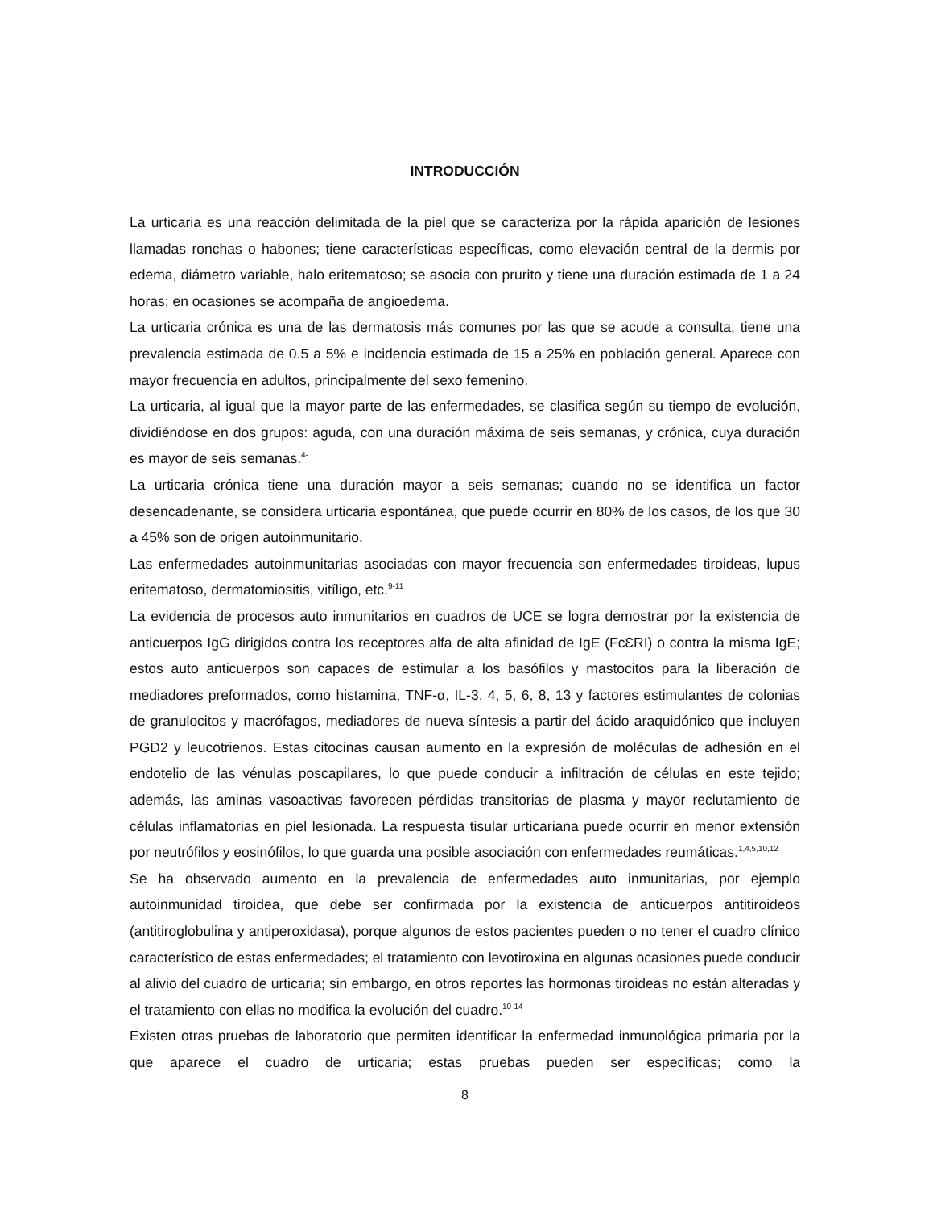INTRODUCCIÓN
La urticaria es una reacción delimitada de la piel que se caracteriza por la rápida aparición de lesiones llamadas ronchas o habones; tiene características específicas, como elevación central de la dermis por edema, diámetro variable, halo eritematoso; se asocia con prurito y tiene una duración estimada de 1 a 24 horas; en ocasiones se acompaña de angioedema.
La urticaria crónica es una de las dermatosis más comunes por las que se acude a consulta, tiene una prevalencia estimada de 0.5 a 5% e incidencia estimada de 15 a 25% en población general. Aparece con mayor frecuencia en adultos, principalmente del sexo femenino.
La urticaria, al igual que la mayor parte de las enfermedades, se clasifica según su tiempo de evolución, dividiéndose en dos grupos: aguda, con una duración máxima de seis semanas, y crónica, cuya duración es mayor de seis semanas.<sup>4-</sup>
La urticaria crónica tiene una duración mayor a seis semanas; cuando no se identifica un factor desencadenante, se considera urticaria espontánea, que puede ocurrir en 80% de los casos, de los que 30 a 45% son de origen autoinmunitario.
Las enfermedades autoinmunitarias asociadas con mayor frecuencia son enfermedades tiroideas, lupus eritematoso, dermatomiositis, vitíligo, etc.<sup>9-11</sup>
La evidencia de procesos auto inmunitarios en cuadros de UCE se logra demostrar por la existencia de anticuerpos IgG dirigidos contra los receptores alfa de alta afinidad de IgE (FcƐRI) o contra la misma IgE; estos auto anticuerpos son capaces de estimular a los basófilos y mastocitos para la liberación de mediadores preformados, como histamina, TNF-α, IL-3, 4, 5, 6, 8, 13 y factores estimulantes de colonias de granulocitos y macrófagos, mediadores de nueva síntesis a partir del ácido araquidónico que incluyen PGD2 y leucotrienos. Estas citocinas causan aumento en la expresión de moléculas de adhesión en el endotelio de las vénulas poscapilares, lo que puede conducir a infiltración de células en este tejido; además, las aminas vasoactivas favorecen pérdidas transitorias de plasma y mayor reclutamiento de células inflamatorias en piel lesionada. La respuesta tisular urticariana puede ocurrir en menor extensión por neutrófilos y eosinófilos, lo que guarda una posible asociación con enfermedades reumáticas.<sup>1,4,5,10,12</sup>
Se ha observado aumento en la prevalencia de enfermedades auto inmunitarias, por ejemplo autoinmunidad tiroidea, que debe ser confirmada por la existencia de anticuerpos antitiroideos (antitiroglobulina y antiperoxidasa), porque algunos de estos pacientes pueden o no tener el cuadro clínico característico de estas enfermedades; el tratamiento con levotiroxina en algunas ocasiones puede conducir al alivio del cuadro de urticaria; sin embargo, en otros reportes las hormonas tiroideas no están alteradas y el tratamiento con ellas no modifica la evolución del cuadro.<sup>10-14</sup>
Existen otras pruebas de laboratorio que permiten identificar la enfermedad inmunológica primaria por la que aparece el cuadro de urticaria; estas pruebas pueden ser específicas; como la
8